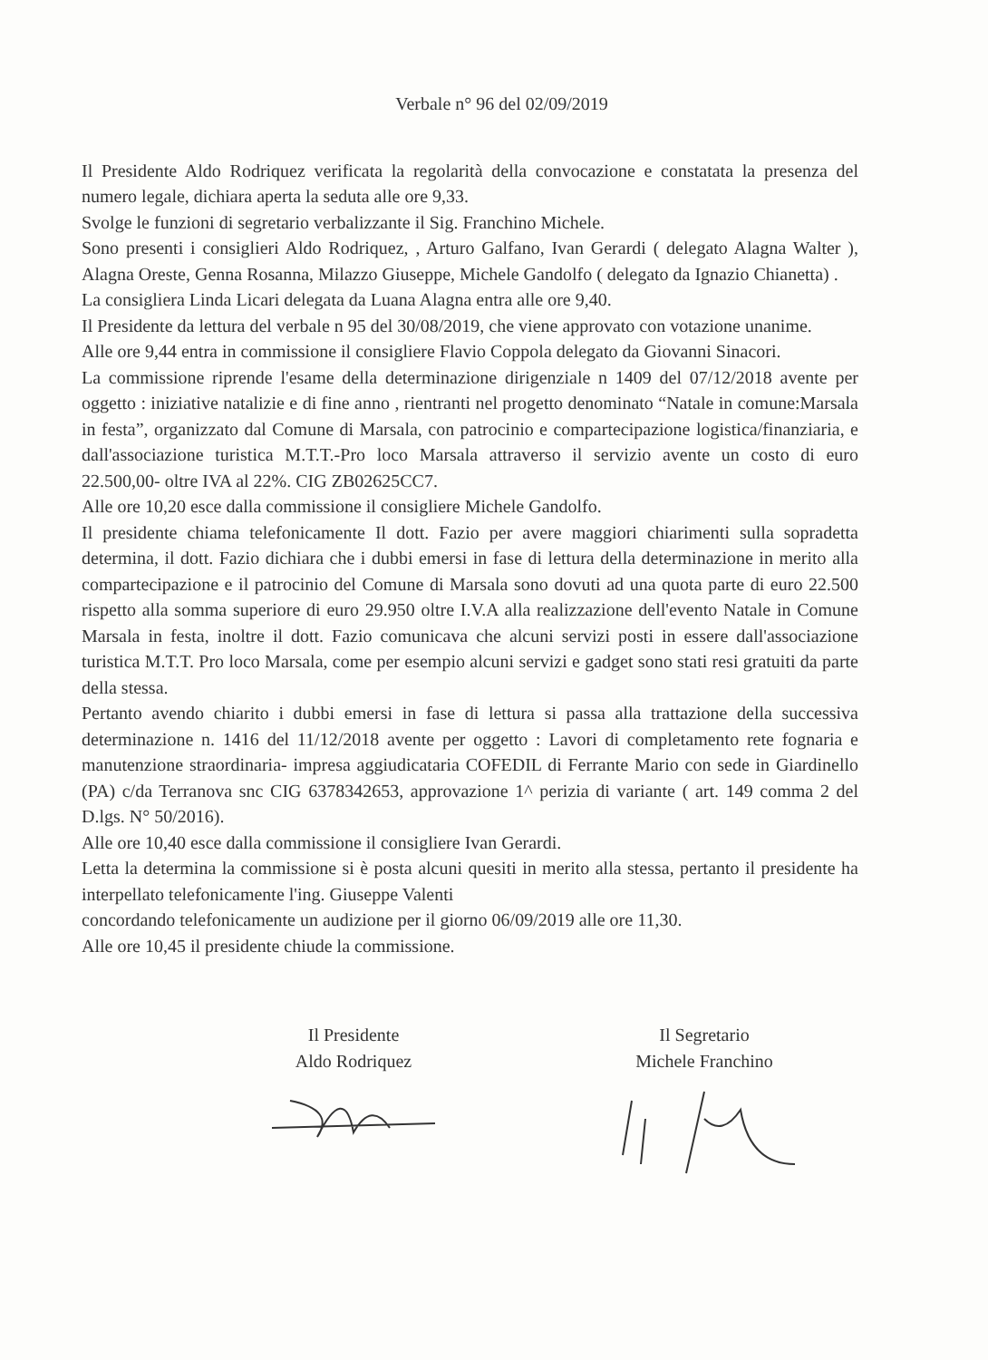Verbale n° 96 del 02/09/2019
Il Presidente Aldo Rodriquez verificata la regolarità della convocazione e constatata la presenza del numero legale, dichiara aperta la seduta alle ore 9,33.
Svolge le funzioni di segretario verbalizzante il Sig. Franchino Michele.
Sono presenti i consiglieri Aldo Rodriquez, , Arturo Galfano, Ivan Gerardi ( delegato Alagna Walter ), Alagna Oreste, Genna Rosanna, Milazzo Giuseppe, Michele Gandolfo ( delegato da Ignazio Chianetta) .
La consigliera Linda Licari delegata da Luana Alagna entra alle ore 9,40.
Il Presidente da lettura del verbale n 95 del 30/08/2019, che viene approvato con votazione unanime.
Alle ore 9,44 entra in commissione il consigliere Flavio Coppola delegato da Giovanni Sinacori.
La commissione riprende l'esame della determinazione dirigenziale n 1409 del 07/12/2018 avente per oggetto : iniziative natalizie e di fine anno , rientranti nel progetto denominato “Natale in comune:Marsala in festa”, organizzato dal Comune di Marsala, con patrocinio e compartecipazione logistica/finanziaria, e dall'associazione turistica M.T.T.-Pro loco Marsala attraverso il servizio avente un costo di euro 22.500,00- oltre IVA al 22%. CIG ZB02625CC7.
Alle ore 10,20 esce dalla commissione il consigliere Michele Gandolfo.
Il presidente chiama telefonicamente Il dott. Fazio per avere maggiori chiarimenti sulla sopradetta determina, il dott. Fazio dichiara che i dubbi emersi in fase di lettura della determinazione in merito alla compartecipazione e il patrocinio del Comune di Marsala sono dovuti ad una quota parte di euro 22.500 rispetto alla somma superiore di euro 29.950 oltre I.V.A alla realizzazione dell'evento Natale in Comune Marsala in festa, inoltre il dott. Fazio comunicava che alcuni servizi posti in essere dall'associazione turistica M.T.T. Pro loco Marsala, come per esempio alcuni servizi e gadget sono stati resi gratuiti da parte della stessa.
Pertanto avendo chiarito i dubbi emersi in fase di lettura si passa alla trattazione della successiva determinazione n. 1416 del 11/12/2018 avente per oggetto : Lavori di completamento rete fognaria e manutenzione straordinaria- impresa aggiudicataria COFEDIL di Ferrante Mario con sede in Giardinello (PA) c/da Terranova snc CIG 6378342653, approvazione 1^ perizia di variante ( art. 149 comma 2 del D.lgs. N° 50/2016).
Alle ore 10,40 esce dalla commissione il consigliere Ivan Gerardi.
Letta la determina la commissione si è posta alcuni quesiti in merito alla stessa, pertanto il presidente ha interpellato telefonicamente l'ing. Giuseppe Valenti
concordando telefonicamente un audizione per il giorno 06/09/2019 alle ore 11,30.
Alle ore 10,45 il presidente chiude la commissione.
Il Presidente
Aldo Rodriquez
Il Segretario
Michele Franchino